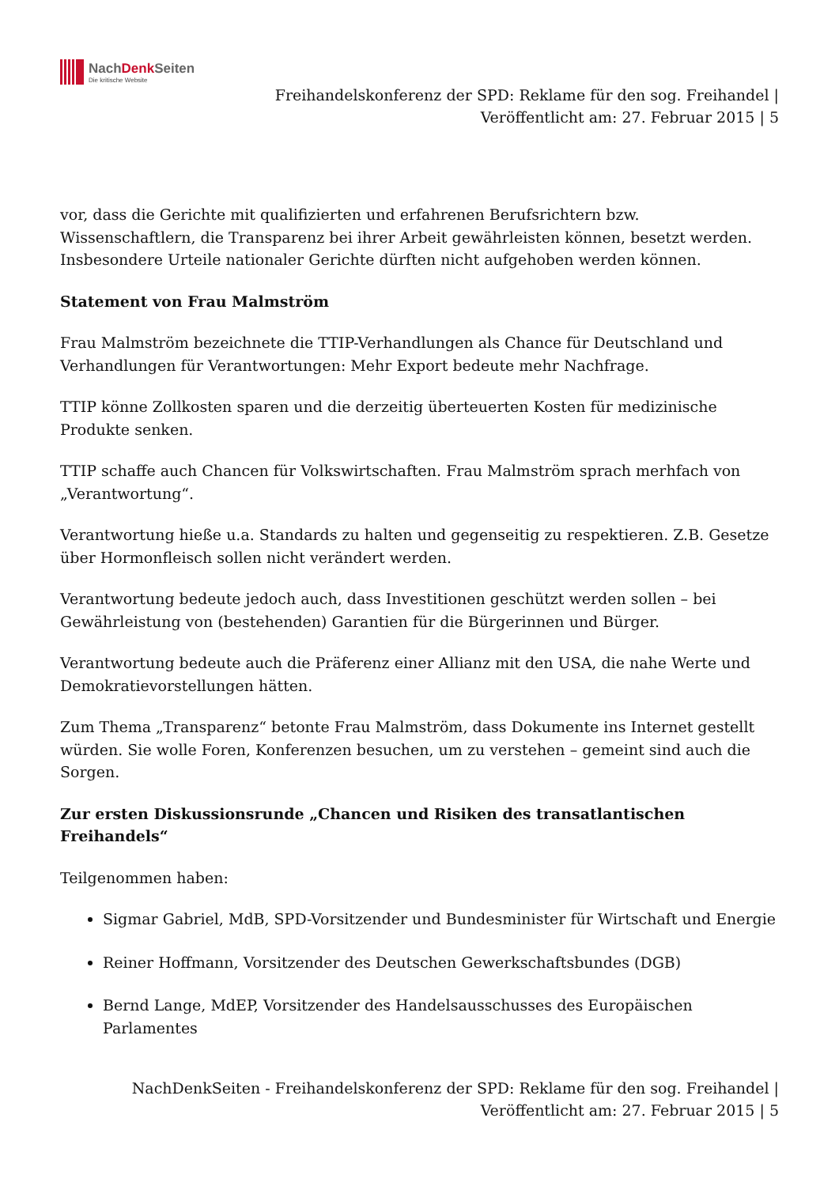NachDenk Seiten
Die kritische Website
Freihandelskonferenz der SPD: Reklame für den sog. Freihandel |
Veröffentlicht am: 27. Februar 2015 | 5
vor, dass die Gerichte mit qualifizierten und erfahrenen Berufsrichtern bzw. Wissenschaftlern, die Transparenz bei ihrer Arbeit gewährleisten können, besetzt werden. Insbesondere Urteile nationaler Gerichte dürften nicht aufgehoben werden können.
Statement von Frau Malmström
Frau Malmström bezeichnete die TTIP-Verhandlungen als Chance für Deutschland und Verhandlungen für Verantwortungen: Mehr Export bedeute mehr Nachfrage.
TTIP könne Zollkosten sparen und die derzeitig überteuerten Kosten für medizinische Produkte senken.
TTIP schaffe auch Chancen für Volkswirtschaften. Frau Malmström sprach merhfach von „Verantwortung“.
Verantwortung hieße u.a. Standards zu halten und gegenseitig zu respektieren. Z.B. Gesetze über Hormonfleisch sollen nicht verändert werden.
Verantwortung bedeute jedoch auch, dass Investitionen geschützt werden sollen – bei Gewährleistung von (bestehenden) Garantien für die Bürgerinnen und Bürger.
Verantwortung bedeute auch die Präferenz einer Allianz mit den USA, die nahe Werte und Demokratievorstellungen hätten.
Zum Thema „Transparenz“ betonte Frau Malmström, dass Dokumente ins Internet gestellt würden. Sie wolle Foren, Konferenzen besuchen, um zu verstehen – gemeint sind auch die Sorgen.
Zur ersten Diskussionsrunde „Chancen und Risiken des transatlantischen Freihandels“
Teilgenommen haben:
Sigmar Gabriel, MdB, SPD-Vorsitzender und Bundesminister für Wirtschaft und Energie
Reiner Hoffmann, Vorsitzender des Deutschen Gewerkschaftsbundes (DGB)
Bernd Lange, MdEP, Vorsitzender des Handelsausschusses des Europäischen Parlamentes
NachDenkSeiten - Freihandelskonferenz der SPD: Reklame für den sog. Freihandel |
Veröffentlicht am: 27. Februar 2015 | 5